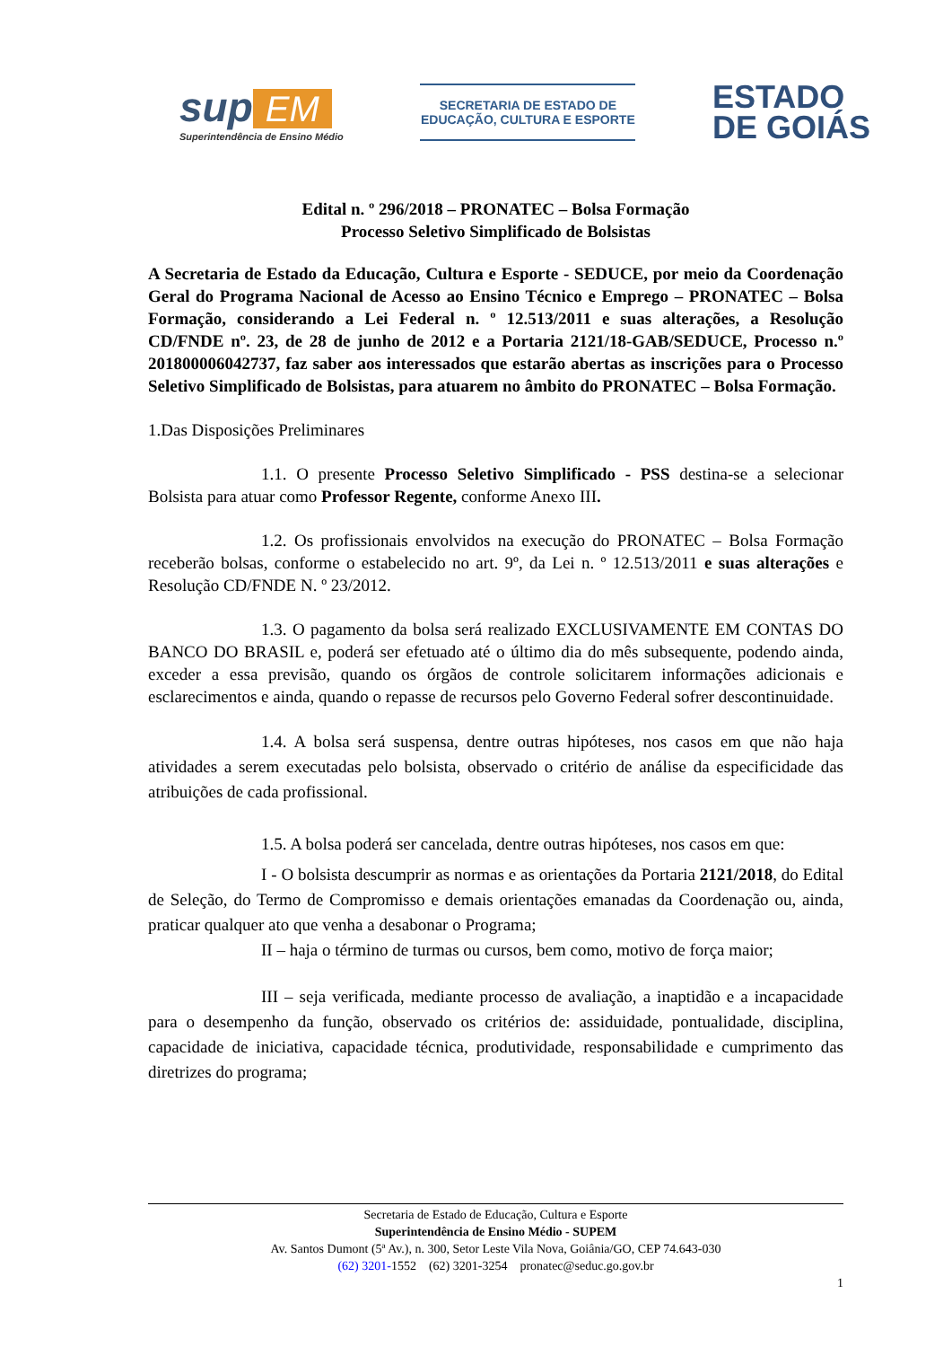sup EM
Superintendência de Ensino Médio
SECRETARIA DE ESTADO DE
EDUCAÇÃO, CULTURA E ESPORTE
ESTADO
DE GOIÁS
Edital n. º 296/2018 – PRONATEC – Bolsa Formação
Processo Seletivo Simplificado de Bolsistas
A Secretaria de Estado da Educação, Cultura e Esporte - SEDUCE, por meio da Coordenação Geral do Programa Nacional de Acesso ao Ensino Técnico e Emprego – PRONATEC – Bolsa Formação, considerando a Lei Federal n. º 12.513/2011 e suas alterações, a Resolução CD/FNDE nº. 23, de 28 de junho de 2012 e a Portaria 2121/18-GAB/SEDUCE, Processo n.º 201800006042737, faz saber aos interessados que estarão abertas as inscrições para o Processo Seletivo Simplificado de Bolsistas, para atuarem no âmbito do PRONATEC – Bolsa Formação.
1.Das Disposições Preliminares
1.1. O presente Processo Seletivo Simplificado - PSS destina-se a selecionar Bolsista para atuar como Professor Regente, conforme Anexo III.
1.2. Os profissionais envolvidos na execução do PRONATEC – Bolsa Formação receberão bolsas, conforme o estabelecido no art. 9º, da Lei n. º 12.513/2011 e suas alterações e Resolução CD/FNDE N. º 23/2012.
1.3. O pagamento da bolsa será realizado EXCLUSIVAMENTE EM CONTAS DO BANCO DO BRASIL e, poderá ser efetuado até o último dia do mês subsequente, podendo ainda, exceder a essa previsão, quando os órgãos de controle solicitarem informações adicionais e esclarecimentos e ainda, quando o repasse de recursos pelo Governo Federal sofrer descontinuidade.
1.4. A bolsa será suspensa, dentre outras hipóteses, nos casos em que não haja atividades a serem executadas pelo bolsista, observado o critério de análise da especificidade das atribuições de cada profissional.
1.5. A bolsa poderá ser cancelada, dentre outras hipóteses, nos casos em que:
I - O bolsista descumprir as normas e as orientações da Portaria 2121/2018, do Edital de Seleção, do Termo de Compromisso e demais orientações emanadas da Coordenação ou, ainda, praticar qualquer ato que venha a desabonar o Programa;
II – haja o término de turmas ou cursos, bem como, motivo de força maior;
III – seja verificada, mediante processo de avaliação, a inaptidão e a incapacidade para o desempenho da função, observado os critérios de: assiduidade, pontualidade, disciplina, capacidade de iniciativa, capacidade técnica, produtividade, responsabilidade e cumprimento das diretrizes do programa;
Secretaria de Estado de Educação, Cultura e Esporte
Superintendência de Ensino Médio - SUPEM
Av. Santos Dumont (5ª Av.), n. 300, Setor Leste Vila Nova, Goiânia/GO, CEP 74.643-030
(62) 3201-1552 (62) 3201-3254 pronatec@seduc.go.gov.br
1